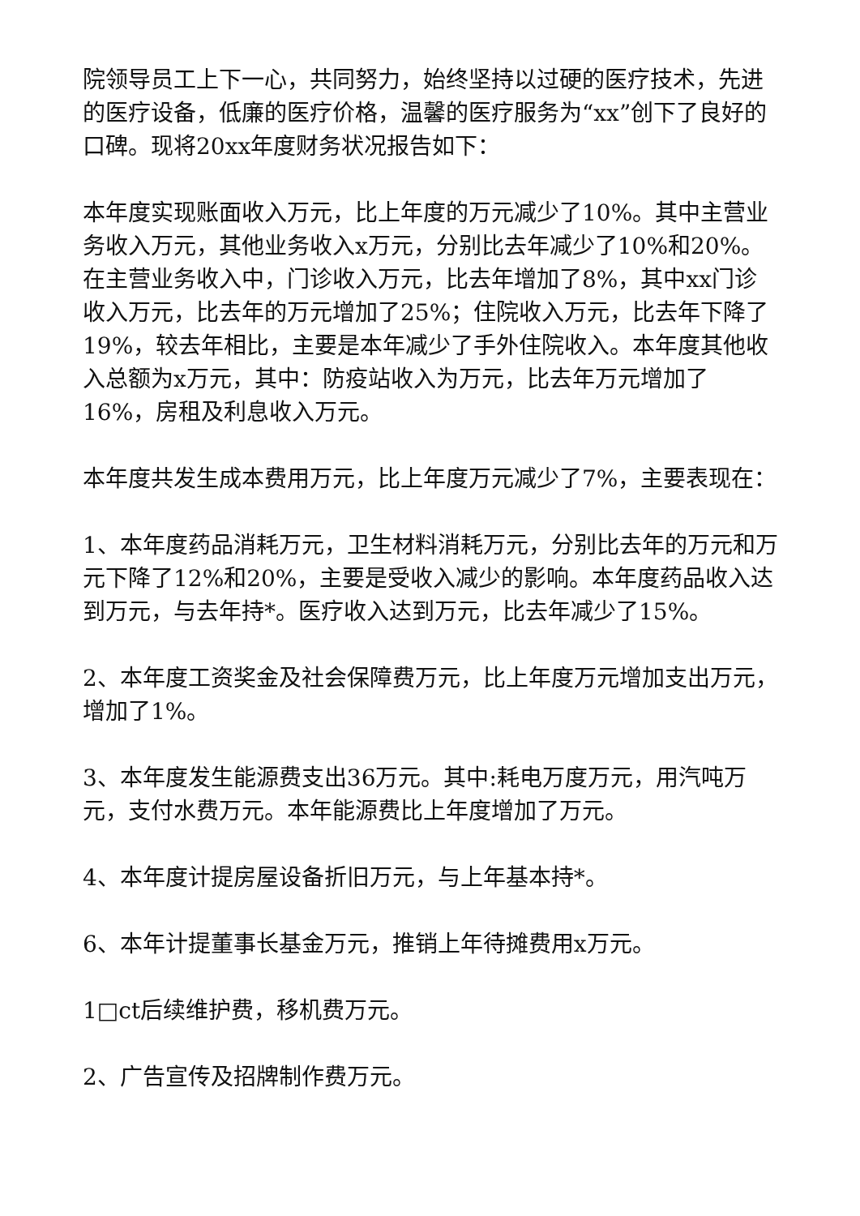院领导员工上下一心，共同努力，始终坚持以过硬的医疗技术，先进的医疗设备，低廉的医疗价格，温馨的医疗服务为“xx”创下了良好的口碑。现将20xx年度财务状况报告如下：
本年度实现账面收入万元，比上年度的万元减少了10%。其中主营业务收入万元，其他业务收入x万元，分别比去年减少了10%和20%。在主营业务收入中，门诊收入万元，比去年增加了8%，其中xx门诊收入万元，比去年的万元增加了25%；住院收入万元，比去年下降了19%，较去年相比，主要是本年减少了手外住院收入。本年度其他收入总额为x万元，其中：防疫站收入为万元，比去年万元增加了16%，房租及利息收入万元。
本年度共发生成本费用万元，比上年度万元减少了7%，主要表现在：
1、本年度药品消耗万元，卫生材料消耗万元，分别比去年的万元和万元下降了12%和20%，主要是受收入减少的影响。本年度药品收入达到万元，与去年持*。医疗收入达到万元，比去年减少了15%。
2、本年度工资奖金及社会保障费万元，比上年度万元增加支出万元，增加了1%。
3、本年度发生能源费支出36万元。其中:耗电万度万元，用汽吨万元，支付水费万元。本年能源费比上年度增加了万元。
4、本年度计提房屋设备折旧万元，与上年基本持*。
6、本年计提董事长基金万元，推销上年待摊费用x万元。
1□ct后续维护费，移机费万元。
2、广告宣传及招牌制作费万元。